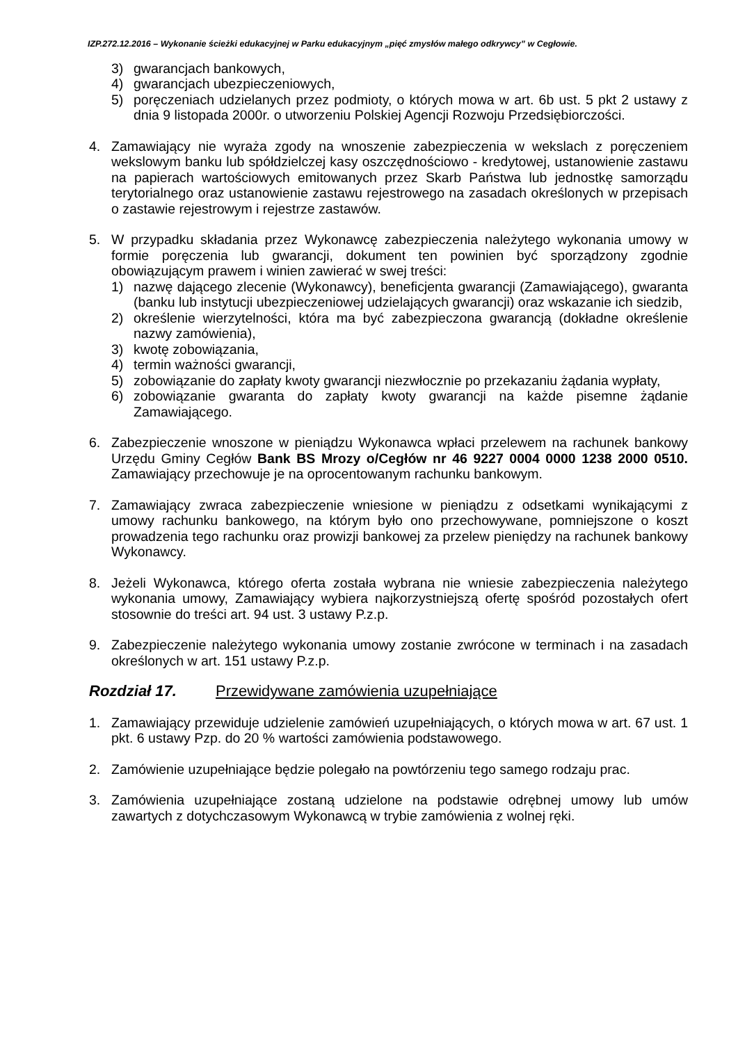IZP.272.12.2016 – Wykonanie ścieżki edukacyjnej w Parku edukacyjnym „pięć zmysłów małego odkrywcy” w Cegłowie.
3) gwarancjach bankowych,
4) gwarancjach ubezpieczeniowych,
5) poręczeniach udzielanych przez podmioty, o których mowa w art. 6b ust. 5 pkt 2 ustawy z dnia 9 listopada 2000r. o utworzeniu Polskiej Agencji Rozwoju Przedsiębiorczości.
4. Zamawiający nie wyraża zgody na wnoszenie zabezpieczenia w wekslach z poręczeniem wekslowym banku lub spółdzielczej kasy oszczędnościowo - kredytowej, ustanowienie zastawu na papierach wartościowych emitowanych przez Skarb Państwa lub jednostkę samorządu terytorialnego oraz ustanowienie zastawu rejestrowego na zasadach określonych w przepisach o zastawie rejestrowym i rejestrze zastawów.
5. W przypadku składania przez Wykonawcę zabezpieczenia należytego wykonania umowy w formie poręczenia lub gwarancji, dokument ten powinien być sporządzony zgodnie obowiązującym prawem i winien zawierać w swej treści:
1) nazwę dającego zlecenie (Wykonawcy), beneficjenta gwarancji (Zamawiającego), gwaranta (banku lub instytucji ubezpieczeniowej udzielających gwarancji) oraz wskazanie ich siedzib,
2) określenie wierzytelności, która ma być zabezpieczona gwarancją (dokładne określenie nazwy zamówienia),
3) kwotę zobowiązania,
4) termin ważności gwarancji,
5) zobowiązanie do zapłaty kwoty gwarancji niezwłocznie po przekazaniu żądania wypłaty,
6) zobowiązanie gwaranta do zapłaty kwoty gwarancji na każde pisemne żądanie Zamawiającego.
6. Zabezpieczenie wnoszone w pieniądzu Wykonawca wpłaci przelewem na rachunek bankowy Urzędu Gminy Cegłów Bank BS Mrozy o/Cegłów nr 46 9227 0004 0000 1238 2000 0510. Zamawiający przechowuje je na oprocentowanym rachunku bankowym.
7. Zamawiający zwraca zabezpieczenie wniesione w pieniądzu z odsetkami wynikającymi z umowy rachunku bankowego, na którym było ono przechowywane, pomniejszone o koszt prowadzenia tego rachunku oraz prowizji bankowej za przelew pieniędzy na rachunek bankowy Wykonawcy.
8. Jeżeli Wykonawca, którego oferta została wybrana nie wniesie zabezpieczenia należytego wykonania umowy, Zamawiający wybiera najkorzystniejszą ofertę spośród pozostałych ofert stosownie do treści art. 94 ust. 3 ustawy P.z.p.
9. Zabezpieczenie należytego wykonania umowy zostanie zwrócone w terminach i na zasadach określonych w art. 151 ustawy P.z.p.
Rozdział 17. Przewidywane zamówienia uzupełniające
1. Zamawiający przewiduje udzielenie zamówień uzupełniających, o których mowa w art. 67 ust. 1 pkt. 6 ustawy Pzp. do 20 % wartości zamówienia podstawowego.
2. Zamówienie uzupełniające będzie polegało na powtórzeniu tego samego rodzaju prac.
3. Zamówienia uzupełniające zostaną udzielone na podstawie odrębnej umowy lub umów zawartych z dotychczasowym Wykonawcą w trybie zamówienia z wolnej ręki.